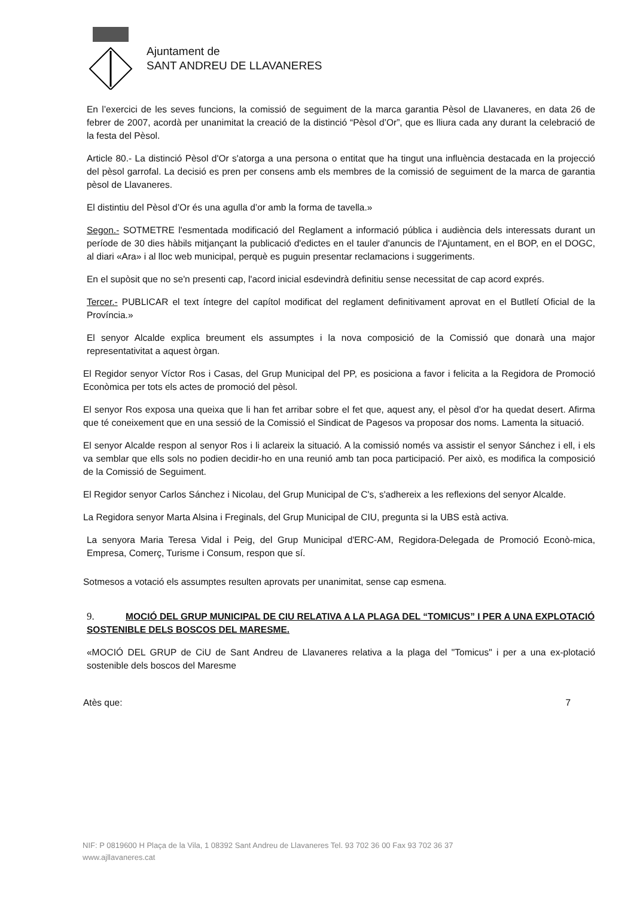Ajuntament de
SANT ANDREU DE LLAVANERES
En l’exercici de les seves funcions, la comissió de seguiment de la marca garantia Pèsol de Llavaneres, en data 26 de febrer de 2007, acordà per unanimitat la creació de la distinció “Pèsol d’Or”, que es lliura cada any durant la celebració de la festa del Pèsol.
Article 80.- La distinció Pèsol d'Or s'atorga a una persona o entitat que ha tingut una influència destacada en la projecció del pèsol garrofal. La decisió es pren per consens amb els membres de la comissió de seguiment de la marca de garantia pèsol de Llavaneres.
El distintiu del Pèsol d’Or és una agulla d’or amb la forma de tavella.»
Segon.- SOTMETRE l'esmentada modificació del Reglament a informació pública i audiència dels interessats durant un període de 30 dies hàbils mitjançant la publicació d'edictes en el tauler d'anuncis de l'Ajuntament, en el BOP, en el DOGC, al diari «Ara» i al lloc web municipal, perquè es puguin presentar reclamacions i suggeriments.
En el supòsit que no se'n presenti cap, l'acord inicial esdevindrà definitiu sense necessitat de cap acord exprés.
Tercer.- PUBLICAR el text íntegre del capítol modificat del reglament definitivament aprovat en el Butlletí Oficial de la Província.»
El senyor Alcalde explica breument els assumptes i la nova composició de la Comissió que donarà una major representativitat a aquest òrgan.
El Regidor senyor Víctor Ros i Casas, del Grup Municipal del PP, es posiciona a favor i felicita a la Regidora de Promoció Econòmica per tots els actes de promoció del pèsol.
El senyor Ros exposa una queixa que li han fet arribar sobre el fet que, aquest any, el pèsol d'or ha quedat desert. Afirma que té coneixement que en una sessió de la Comissió el Sindicat de Pagesos va proposar dos noms. Lamenta la situació.
El senyor Alcalde respon al senyor Ros i li aclareix la situació. A la comissió només va assistir el senyor Sánchez i ell, i els va semblar que ells sols no podien decidir-ho en una reunió amb tan poca participació. Per això, es modifica la composició de la Comissió de Seguiment.
El Regidor senyor Carlos Sánchez i Nicolau, del Grup Municipal de C's, s'adhereix a les reflexions del senyor Alcalde.
La Regidora senyor Marta Alsina i Freginals, del Grup Municipal de CIU, pregunta si la UBS està activa.
La senyora Maria Teresa Vidal i Peig, del Grup Municipal d'ERC-AM, Regidora-Delegada de Promoció Econò-mica, Empresa, Comerç, Turisme i Consum, respon que sí.
Sotmesos a votació els assumptes resulten aprovats per unanimitat, sense cap esmena.
9. MOCIÓ DEL GRUP MUNICIPAL DE CIU RELATIVA A LA PLAGA DEL “TOMICUS” I PER A UNA EXPLOTACIÓ SOSTENIBLE DELS BOSCOS DEL MARESME.
«MOCIÓ DEL GRUP de CiU de Sant Andreu de Llavaneres relativa a la plaga del "Tomicus" i per a una ex-plotació sostenible dels boscos del Maresme
Atès que: 7
NIF: P 0819600 H Plaça de la Vila, 1 08392 Sant Andreu de Llavaneres Tel. 93 702 36 00 Fax 93 702 36 37
www.ajllavaneres.cat